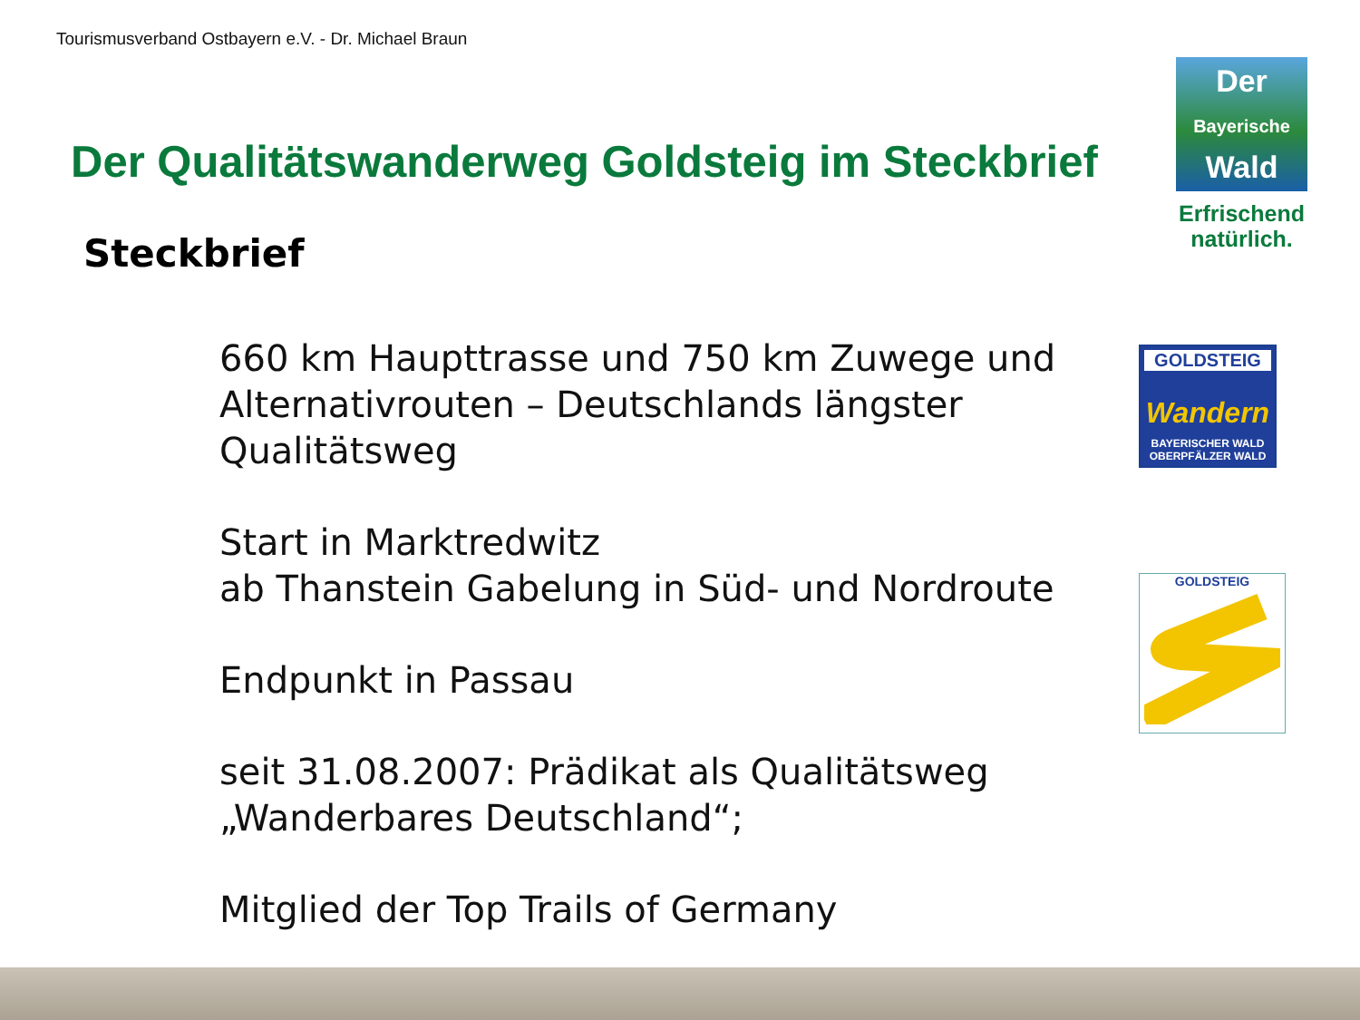Tourismusverband Ostbayern e.V. - Dr. Michael Braun
Der
Bayerische
Wald
Erfrischend natürlich.
Der Qualitätswanderweg Goldsteig im Steckbrief
Steckbrief
GOLDSTEIG
Wandern
BAYERISCHER WALD
OBERPFÄLZER WALD
GOLDSTEIG
660 km Haupttrasse und 750 km Zuwege und Alternativrouten – Deutschlands längster Qualitätsweg
Start in Marktredwitz
ab Thanstein Gabelung in Süd- und Nordroute
Endpunkt in Passau
seit 31.08.2007: Prädikat als Qualitätsweg „Wanderbares Deutschland“;
Mitglied der Top Trails of Germany